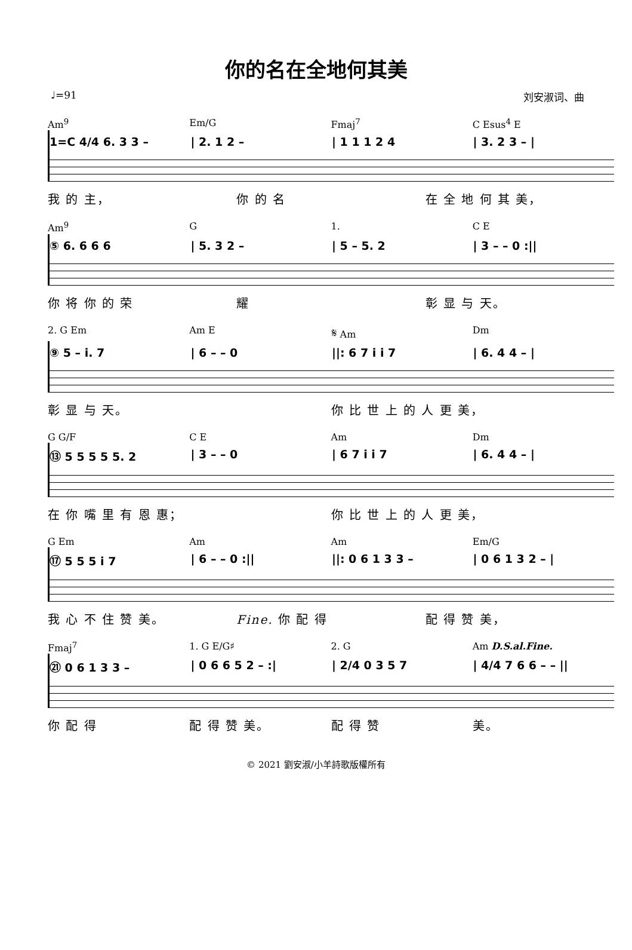你的名在全地何其美
♩=91 刘安淑词、曲
Am<sup>9</sup> Em/G Fmaj<sup>7</sup> C Esus<sup>4</sup> E
1=C 4/4 6. 3 3 – | 2. 1 2 – | 1 1 1 2 4 | 3. 2 3 – |
我 的 主， 你 的 名 在 全 地 何 其 美，
Am<sup>9</sup> G 1. C E
⑤ 6. 6 6 6 | 5. 3 2 – | 5 – 5. 2 | 3 – – 0 :||
你 将 你 的 荣 耀 彰 显 与 天。
2. G Em Am E 𝄋 Am Dm
⑨ 5 – i. 7 | 6 – – 0 ||: 6 7 i i 7 | 6. 4 4 – |
彰 显 与 天。 你 比 世 上 的 人 更 美，
G G/F C E Am Dm
⑬ 5 5 5 5 5. 2 | 3 – – 0 | 6 7 i i 7 | 6. 4 4 – |
在 你 嘴 里 有 恩 惠； 你 比 世 上 的 人 更 美，
G Em Am Am Em/G
⑰ 5 5 5 i 7 | 6 – – 0 :|| ||: 0 6 1 3 3 – | 0 6 1 3 2 – |
我 心 不 住 赞 美。 Fine. 你 配 得 配 得 赞 美，
Fmaj<sup>7</sup> 1. G E/G♯ 2. G Am D.S.al.Fine.
㉑ 0 6 1 3 3 – | 0 6 6 5 2 – :| | 2/4 0 3 5 7 | 4/4 7 6 6 – – ||
你 配 得 配 得 赞 美。 配 得 赞 美。
© 2021 劉安淑/小羊詩歌版權所有